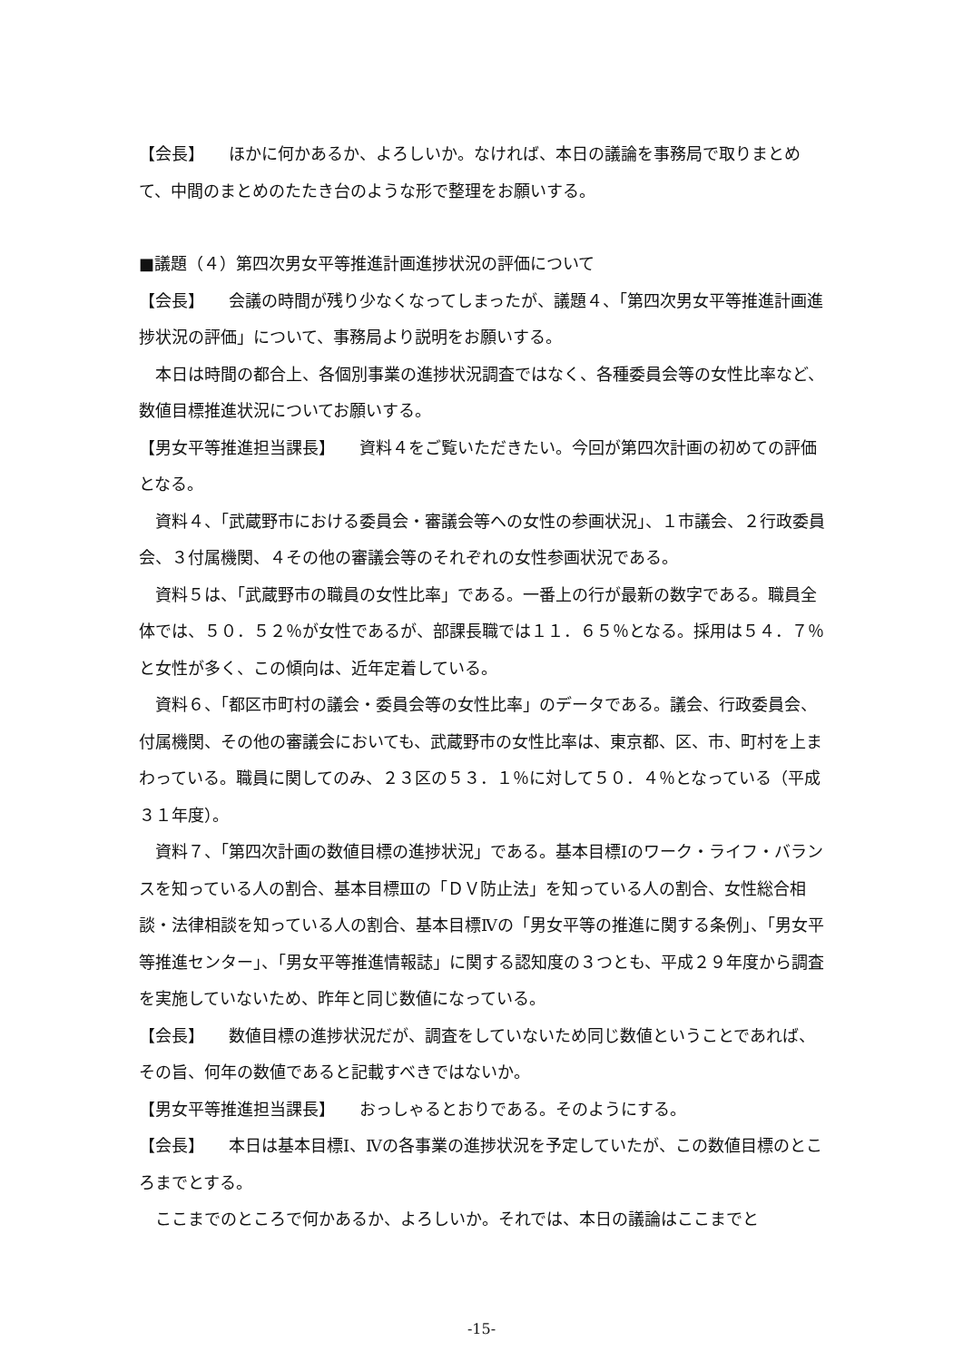【会長】　　ほかに何かあるか、よろしいか。なければ、本日の議論を事務局で取りまとめて、中間のまとめのたたき台のような形で整理をお願いする。
■議題（４）第四次男女平等推進計画進捗状況の評価について
【会長】　　会議の時間が残り少なくなってしまったが、議題４、「第四次男女平等推進計画進捗状況の評価」について、事務局より説明をお願いする。
本日は時間の都合上、各個別事業の進捗状況調査ではなく、各種委員会等の女性比率など、数値目標推進状況についてお願いする。
【男女平等推進担当課長】　　資料４をご覧いただきたい。今回が第四次計画の初めての評価となる。
資料４、「武蔵野市における委員会・審議会等への女性の参画状況」、１市議会、２行政委員会、３付属機関、４その他の審議会等のそれぞれの女性参画状況である。
資料５は、「武蔵野市の職員の女性比率」である。一番上の行が最新の数字である。職員全体では、５０．５２％が女性であるが、部課長職では１１．６５％となる。採用は５４．７％と女性が多く、この傾向は、近年定着している。
資料６、「都区市町村の議会・委員会等の女性比率」のデータである。議会、行政委員会、付属機関、その他の審議会においても、武蔵野市の女性比率は、東京都、区、市、町村を上まわっている。職員に関してのみ、２３区の５３．１％に対して５０．４％となっている（平成３１年度）。
資料７、「第四次計画の数値目標の進捗状況」である。基本目標Ⅰのワーク・ライフ・バランスを知っている人の割合、基本目標Ⅲの「ＤＶ防止法」を知っている人の割合、女性総合相談・法律相談を知っている人の割合、基本目標Ⅳの「男女平等の推進に関する条例」、「男女平等推進センター」、「男女平等推進情報誌」に関する認知度の３つとも、平成２９年度から調査を実施していないため、昨年と同じ数値になっている。
【会長】　　数値目標の進捗状況だが、調査をしていないため同じ数値ということであれば、その旨、何年の数値であると記載すべきではないか。
【男女平等推進担当課長】　　おっしゃるとおりである。そのようにする。
【会長】　　本日は基本目標Ⅰ、Ⅳの各事業の進捗状況を予定していたが、この数値目標のところまでとする。
ここまでのところで何かあるか、よろしいか。それでは、本日の議論はここまでと
-15-